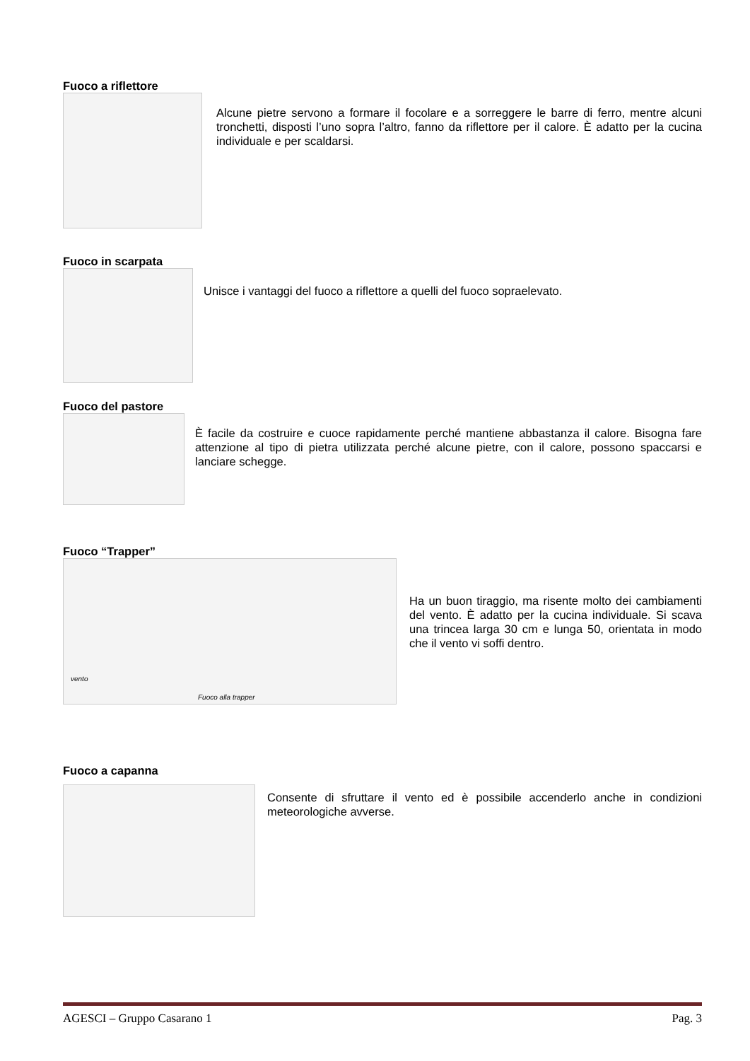Fuoco a riflettore
Alcune pietre servono a formare il focolare e a sorreggere le barre di ferro, mentre alcuni tronchetti, disposti l’uno sopra l’altro, fanno da riflettore per il calore. È adatto per la cucina individuale e per scaldarsi.
Fuoco in scarpata
Unisce i vantaggi del fuoco a riflettore a quelli del fuoco sopraelevato.
Fuoco del pastore
È facile da costruire e cuoce rapidamente perché mantiene abbastanza il calore. Bisogna fare attenzione al tipo di pietra utilizzata perché alcune pietre, con il calore, possono spaccarsi e lanciare schegge.
Fuoco “Trapper”
vento
Fuoco alla trapper
Ha un buon tiraggio, ma risente molto dei cambiamenti del vento. È adatto per la cucina individuale. Si scava una trincea larga 30 cm e lunga 50, orientata in modo che il vento vi soffi dentro.
Fuoco a capanna
Consente di sfruttare il vento ed è possibile accenderlo anche in condizioni meteorologiche avverse.
AGESCI – Gruppo Casarano 1 Pag. 3